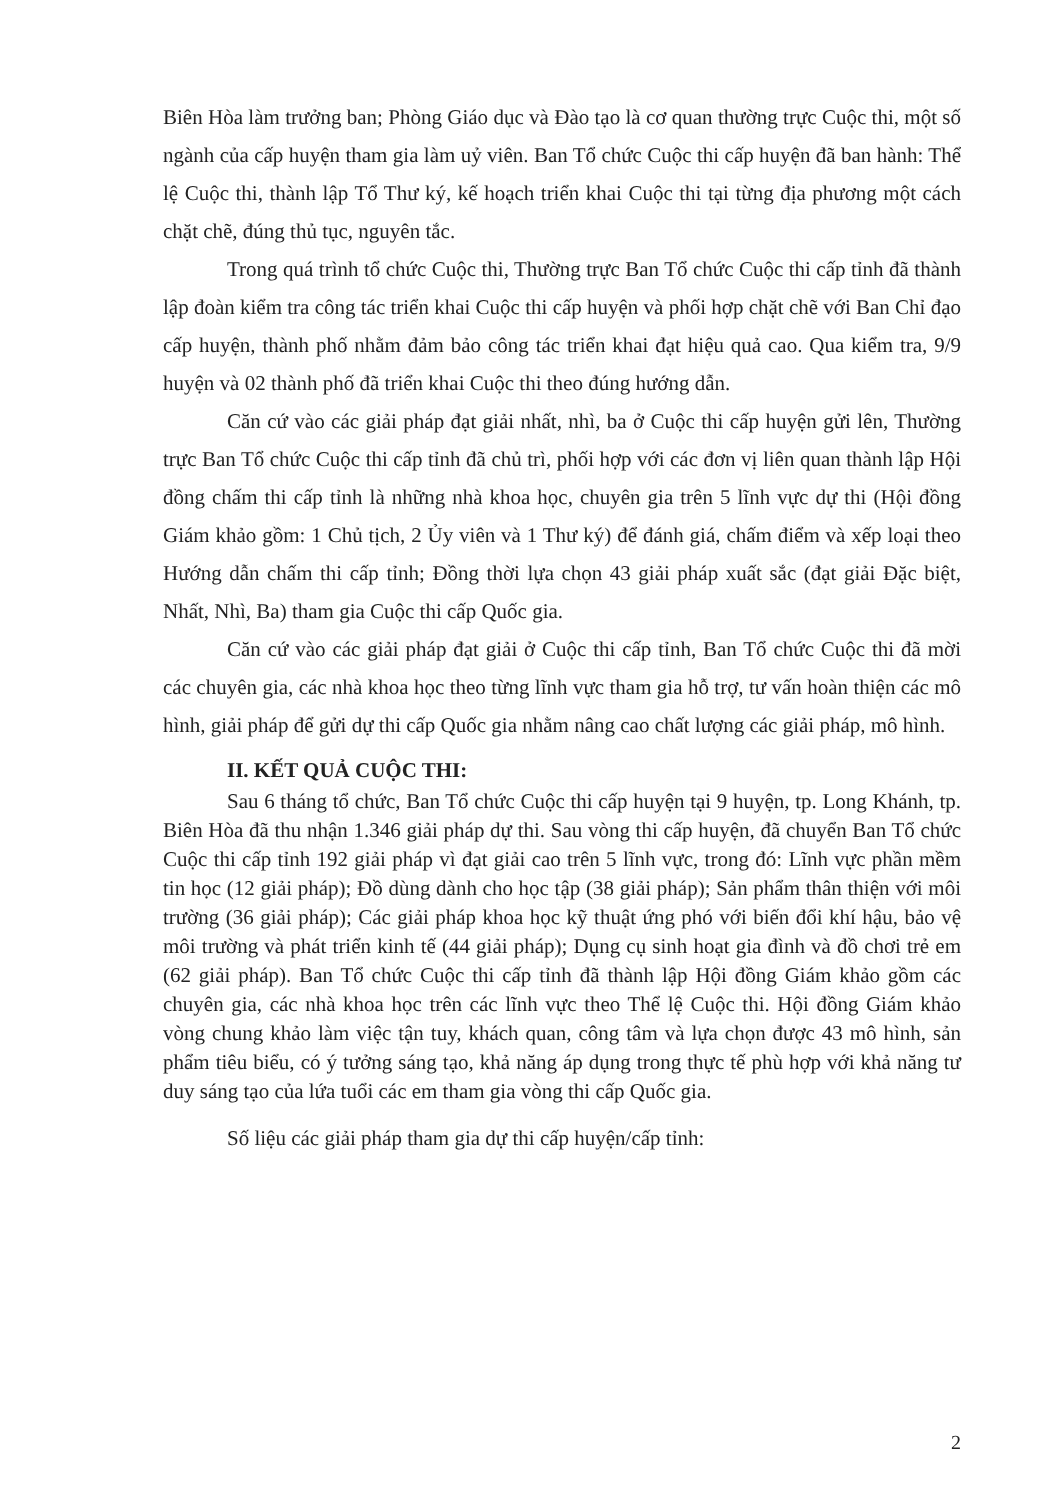Biên Hòa làm trưởng ban; Phòng Giáo dục và Đào tạo là cơ quan thường trực Cuộc thi, một số ngành của cấp huyện tham gia làm uỷ viên. Ban Tổ chức Cuộc thi cấp huyện đã ban hành: Thể lệ Cuộc thi, thành lập Tổ Thư ký, kế hoạch triển khai Cuộc thi tại từng địa phương một cách chặt chẽ, đúng thủ tục, nguyên tắc.
Trong quá trình tổ chức Cuộc thi, Thường trực Ban Tổ chức Cuộc thi cấp tỉnh đã thành lập đoàn kiểm tra công tác triển khai Cuộc thi cấp huyện và phối hợp chặt chẽ với Ban Chỉ đạo cấp huyện, thành phố nhằm đảm bảo công tác triển khai đạt hiệu quả cao. Qua kiểm tra, 9/9 huyện và 02 thành phố đã triển khai Cuộc thi theo đúng hướng dẫn.
Căn cứ vào các giải pháp đạt giải nhất, nhì, ba ở Cuộc thi cấp huyện gửi lên, Thường trực Ban Tổ chức Cuộc thi cấp tỉnh đã chủ trì, phối hợp với các đơn vị liên quan thành lập Hội đồng chấm thi cấp tỉnh là những nhà khoa học, chuyên gia trên 5 lĩnh vực dự thi (Hội đồng Giám khảo gồm: 1 Chủ tịch, 2 Ủy viên và 1 Thư ký) để đánh giá, chấm điểm và xếp loại theo Hướng dẫn chấm thi cấp tỉnh; Đồng thời lựa chọn 43 giải pháp xuất sắc (đạt giải Đặc biệt, Nhất, Nhì, Ba) tham gia Cuộc thi cấp Quốc gia.
Căn cứ vào các giải pháp đạt giải ở Cuộc thi cấp tỉnh, Ban Tổ chức Cuộc thi đã mời các chuyên gia, các nhà khoa học theo từng lĩnh vực tham gia hỗ trợ, tư vấn hoàn thiện các mô hình, giải pháp để gửi dự thi cấp Quốc gia nhằm nâng cao chất lượng các giải pháp, mô hình.
II. KẾT QUẢ CUỘC THI:
Sau 6 tháng tổ chức, Ban Tổ chức Cuộc thi cấp huyện tại 9 huyện, tp. Long Khánh, tp. Biên Hòa đã thu nhận 1.346 giải pháp dự thi. Sau vòng thi cấp huyện, đã chuyển Ban Tổ chức Cuộc thi cấp tỉnh 192 giải pháp vì đạt giải cao trên 5 lĩnh vực, trong đó: Lĩnh vực phần mềm tin học (12 giải pháp); Đồ dùng dành cho học tập (38 giải pháp); Sản phẩm thân thiện với môi trường (36 giải pháp); Các giải pháp khoa học kỹ thuật ứng phó với biến đổi khí hậu, bảo vệ môi trường và phát triển kinh tế (44 giải pháp); Dụng cụ sinh hoạt gia đình và đồ chơi trẻ em (62 giải pháp). Ban Tổ chức Cuộc thi cấp tỉnh đã thành lập Hội đồng Giám khảo gồm các chuyên gia, các nhà khoa học trên các lĩnh vực theo Thể lệ Cuộc thi. Hội đồng Giám khảo vòng chung khảo làm việc tận tuy, khách quan, công tâm và lựa chọn được 43 mô hình, sản phẩm tiêu biểu, có ý tưởng sáng tạo, khả năng áp dụng trong thực tế phù hợp với khả năng tư duy sáng tạo của lứa tuổi các em tham gia vòng thi cấp Quốc gia.
Số liệu các giải pháp tham gia dự thi cấp huyện/cấp tỉnh:
2